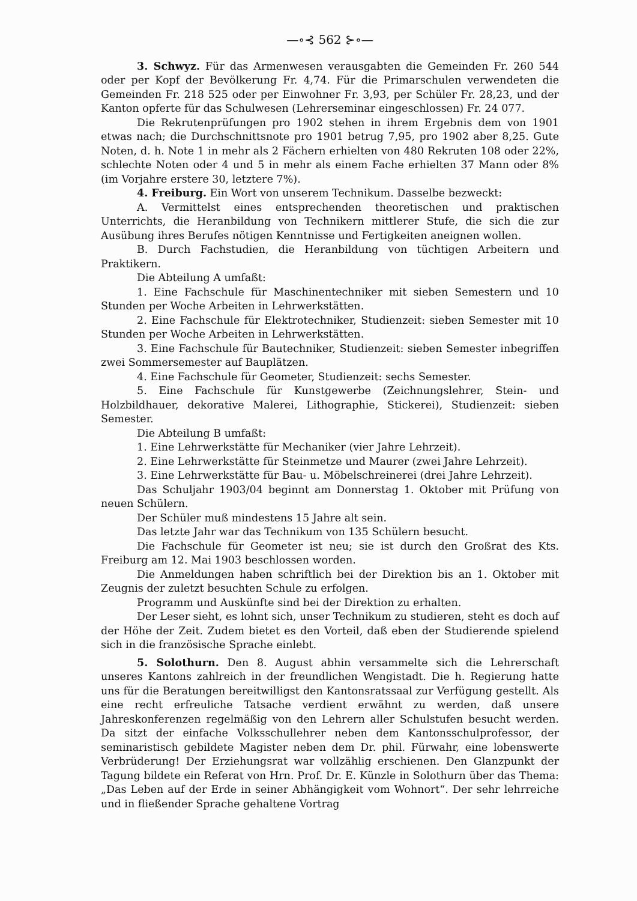—∘⊰ 562 ⊱∘—
3. Schwyz. Für das Armenwesen verausgabten die Gemeinden Fr. 260 544 oder per Kopf der Bevölkerung Fr. 4,74. Für die Primarschulen verwendeten die Gemeinden Fr. 218 525 oder per Einwohner Fr. 3,93, per Schüler Fr. 28,23, und der Kanton opferte für das Schulwesen (Lehrerseminar eingeschlossen) Fr. 24 077.
Die Rekrutenprüfungen pro 1902 stehen in ihrem Ergebnis dem von 1901 etwas nach; die Durchschnittsnote pro 1901 betrug 7,95, pro 1902 aber 8,25. Gute Noten, d. h. Note 1 in mehr als 2 Fächern erhielten von 480 Rekruten 108 oder 22%, schlechte Noten oder 4 und 5 in mehr als einem Fache erhielten 37 Mann oder 8% (im Vorjahre erstere 30, letztere 7%).
4. Freiburg. Ein Wort von unserem Technikum. Dasselbe bezweckt:
A. Vermittelst eines entsprechenden theoretischen und praktischen Unterrichts, die Heranbildung von Technikern mittlerer Stufe, die sich die zur Ausübung ihres Berufes nötigen Kenntnisse und Fertigkeiten aneignen wollen.
B. Durch Fachstudien, die Heranbildung von tüchtigen Arbeitern und Praktikern.
Die Abteilung A umfaßt:
1. Eine Fachschule für Maschinentechniker mit sieben Semestern und 10 Stunden per Woche Arbeiten in Lehrwerkstätten.
2. Eine Fachschule für Elektrotechniker, Studienzeit: sieben Semester mit 10 Stunden per Woche Arbeiten in Lehrwerkstätten.
3. Eine Fachschule für Bautechniker, Studienzeit: sieben Semester inbegriffen zwei Sommersemester auf Bauplätzen.
4. Eine Fachschule für Geometer, Studienzeit: sechs Semester.
5. Eine Fachschule für Kunstgewerbe (Zeichnungslehrer, Stein- und Holzbildhauer, dekorative Malerei, Lithographie, Stickerei), Studienzeit: sieben Semester.
Die Abteilung B umfaßt:
1. Eine Lehrwerkstätte für Mechaniker (vier Jahre Lehrzeit).
2. Eine Lehrwerkstätte für Steinmetze und Maurer (zwei Jahre Lehrzeit).
3. Eine Lehrwerkstätte für Bau- u. Möbelschreinerei (drei Jahre Lehrzeit).
Das Schuljahr 1903/04 beginnt am Donnerstag 1. Oktober mit Prüfung von neuen Schülern.
Der Schüler muß mindestens 15 Jahre alt sein.
Das letzte Jahr war das Technikum von 135 Schülern besucht.
Die Fachschule für Geometer ist neu; sie ist durch den Großrat des Kts. Freiburg am 12. Mai 1903 beschlossen worden.
Die Anmeldungen haben schriftlich bei der Direktion bis an 1. Oktober mit Zeugnis der zuletzt besuchten Schule zu erfolgen.
Programm und Auskünfte sind bei der Direktion zu erhalten.
Der Leser sieht, es lohnt sich, unser Technikum zu studieren, steht es doch auf der Höhe der Zeit. Zudem bietet es den Vorteil, daß eben der Studierende spielend sich in die französische Sprache einlebt.
5. Solothurn. Den 8. August abhin versammelte sich die Lehrerschaft unseres Kantons zahlreich in der freundlichen Wengistadt. Die h. Regierung hatte uns für die Beratungen bereitwilligst den Kantonsratssaal zur Verfügung gestellt. Als eine recht erfreuliche Tatsache verdient erwähnt zu werden, daß unsere Jahreskonferenzen regelmäßig von den Lehrern aller Schulstufen besucht werden. Da sitzt der einfache Volksschullehrer neben dem Kantonsschulprofessor, der seminaristisch gebildete Magister neben dem Dr. phil. Fürwahr, eine lobenswerte Verbrüderung! Der Erziehungsrat war vollzählig erschienen. Den Glanzpunkt der Tagung bildete ein Referat von Hrn. Prof. Dr. E. Künzle in Solothurn über das Thema: „Das Leben auf der Erde in seiner Abhängigkeit vom Wohnort“. Der sehr lehrreiche und in fließender Sprache gehaltene Vortrag